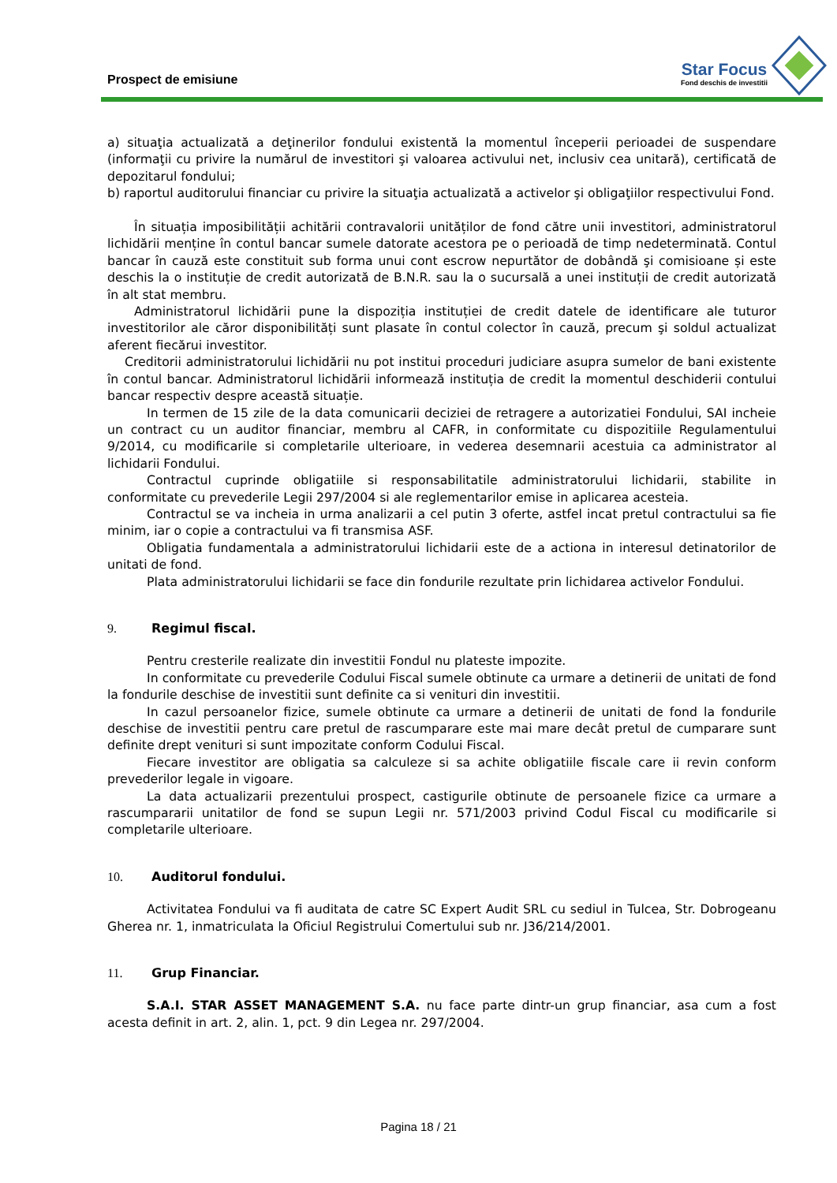Prospect de emisiune
Star Focus
Fond deschis de investitii
a) situaţia actualizată a deţinerilor fondului existentă la momentul începerii perioadei de suspendare (informaţii cu privire la numărul de investitori şi valoarea activului net, inclusiv cea unitară), certificată de depozitarul fondului;
b) raportul auditorului financiar cu privire la situaţia actualizată a activelor şi obligaţiilor respectivului Fond.
În situația imposibilității achitării contravalorii unităților de fond către unii investitori, administratorul lichidării menține în contul bancar sumele datorate acestora pe o perioadă de timp nedeterminată. Contul bancar în cauză este constituit sub forma unui cont escrow nepurtător de dobândă şi comisioane și este deschis la o instituție de credit autorizată de B.N.R. sau la o sucursală a unei instituții de credit autorizată în alt stat membru.
Administratorul lichidării pune la dispoziția instituției de credit datele de identificare ale tuturor investitorilor ale căror disponibilități sunt plasate în contul colector în cauză, precum şi soldul actualizat aferent fiecărui investitor.
Creditorii administratorului lichidării nu pot institui proceduri judiciare asupra sumelor de bani existente în contul bancar. Administratorul lichidării informează instituția de credit la momentul deschiderii contului bancar respectiv despre această situație.
In termen de 15 zile de la data comunicarii deciziei de retragere a autorizatiei Fondului, SAI incheie un contract cu un auditor financiar, membru al CAFR, in conformitate cu dispozitiile Regulamentului 9/2014, cu modificarile si completarile ulterioare, in vederea desemnarii acestuia ca administrator al lichidarii Fondului.
Contractul cuprinde obligatiile si responsabilitatile administratorului lichidarii, stabilite in conformitate cu prevederile Legii 297/2004 si ale reglementarilor emise in aplicarea acesteia.
Contractul se va incheia in urma analizarii a cel putin 3 oferte, astfel incat pretul contractului sa fie minim, iar o copie a contractului va fi transmisa ASF.
Obligatia fundamentala a administratorului lichidarii este de a actiona in interesul detinatorilor de unitati de fond.
Plata administratorului lichidarii se face din fondurile rezultate prin lichidarea activelor Fondului.
9. Regimul fiscal.
Pentru cresterile realizate din investitii Fondul nu plateste impozite.
In conformitate cu prevederile Codului Fiscal sumele obtinute ca urmare a detinerii de unitati de fond la fondurile deschise de investitii sunt definite ca si venituri din investitii.
In cazul persoanelor fizice, sumele obtinute ca urmare a detinerii de unitati de fond la fondurile deschise de investitii pentru care pretul de rascumparare este mai mare decât pretul de cumparare sunt definite drept venituri si sunt impozitate conform Codului Fiscal.
Fiecare investitor are obligatia sa calculeze si sa achite obligatiile fiscale care ii revin conform prevederilor legale in vigoare.
La data actualizarii prezentului prospect, castigurile obtinute de persoanele fizice ca urmare a rascumpararii unitatilor de fond se supun Legii nr. 571/2003 privind Codul Fiscal cu modificarile si completarile ulterioare.
10. Auditorul fondului.
Activitatea Fondului va fi auditata de catre SC Expert Audit SRL cu sediul in Tulcea, Str. Dobrogeanu Gherea nr. 1, inmatriculata la Oficiul Registrului Comertului sub nr. J36/214/2001.
11. Grup Financiar.
S.A.I. STAR ASSET MANAGEMENT S.A. nu face parte dintr-un grup financiar, asa cum a fost acesta definit in art. 2, alin. 1, pct. 9 din Legea nr. 297/2004.
Pagina 18 / 21